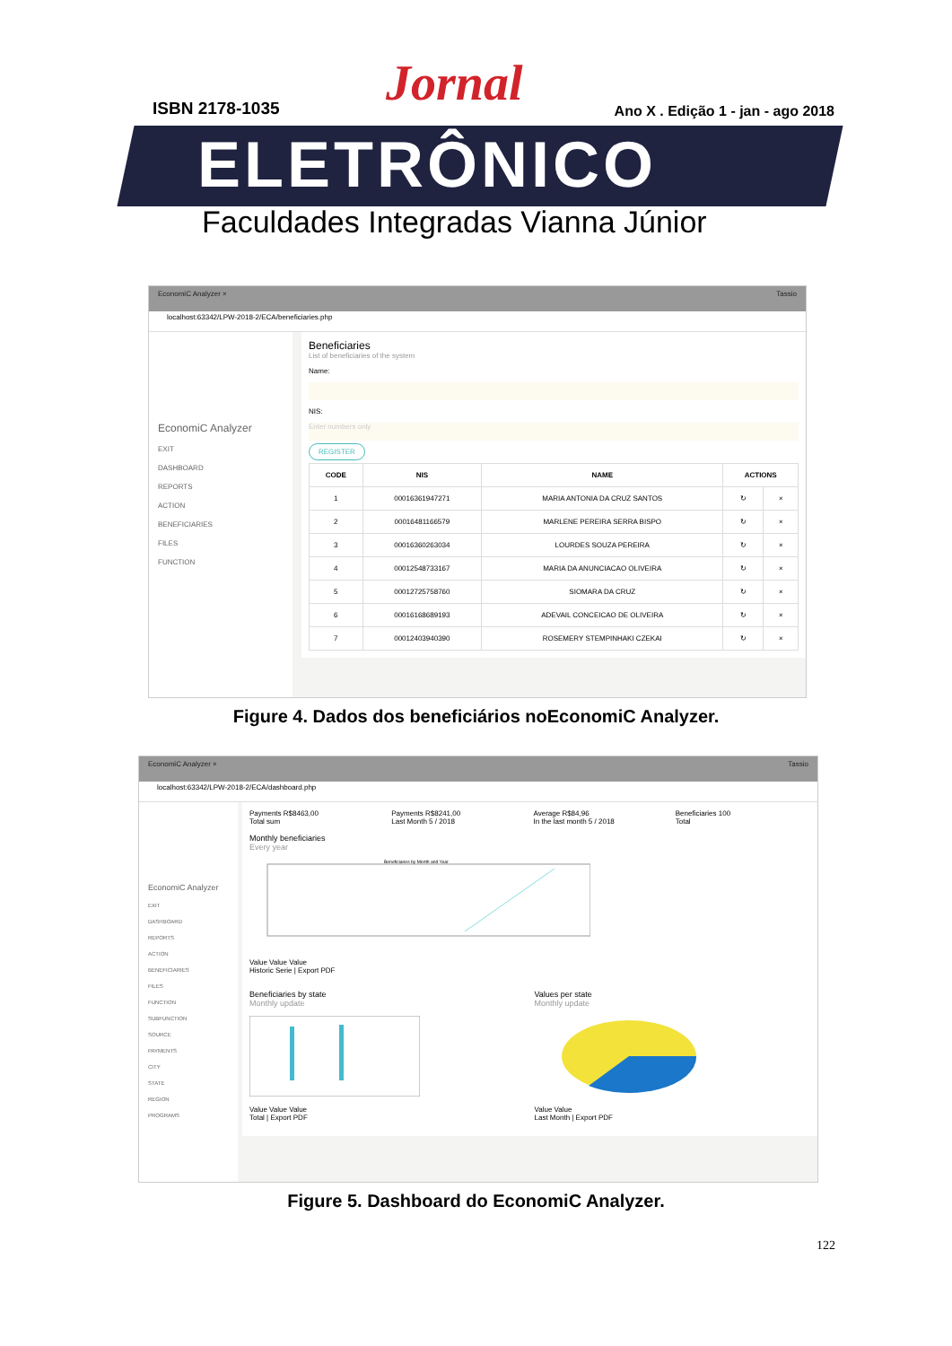ISBN 2178-1035 Jornal
Ano X . Edição 1 - jan - ago 2018
ELETRÔNICO
Faculdades Integradas Vianna Júnior
EconomiC Analyzer × Tassio
localhost:63342/LPW-2018-2/ECA/beneficiaries.php
EconomiC Analyzer
EXIT
DASHBOARD
REPORTS
ACTION
BENEFICIARIES
FILES
FUNCTION
Beneficiaries
List of beneficiaries of the system
Name:
NIS:
Enter numbers only
REGISTER
| CODE | NIS | NAME | ACTIONS | |
| --- | --- | --- | --- | --- |
| 1 | 00016361947271 | MARIA ANTONIA DA CRUZ SANTOS | ↻ | × |
| 2 | 00016481166579 | MARLENE PEREIRA SERRA BISPO | ↻ | × |
| 3 | 00016360263034 | LOURDES SOUZA PEREIRA | ↻ | × |
| 4 | 00012548733167 | MARIA DA ANUNCIACAO OLIVEIRA | ↻ | × |
| 5 | 00012725758760 | SIOMARA DA CRUZ | ↻ | × |
| 6 | 00016168689193 | ADEVAIL CONCEICAO DE OLIVEIRA | ↻ | × |
| 7 | 00012403940390 | ROSEMERY STEMPINHAKI CZEKAI | ↻ | × |
Figure 4. Dados dos beneficiários noEconomiC Analyzer.
EconomiC Analyzer × Tassio
localhost:63342/LPW-2018-2/ECA/dashboard.php
EconomiC Analyzer
EXIT
DASHBOARD
REPORTS
ACTION
BENEFICIARIES
FILES
FUNCTION
SUBFUNCTION
SOURCE
PAYMENTS
CITY
STATE
REGION
PROGRAMS
Payments R$8463,00
Total sum
Payments R$8241,00
Last Month 5 / 2018
Average R$84,96
In the last month 5 / 2018
Beneficiaries 100
Total
Monthly beneficiaries
Every year
Beneficiaries by Month and Year
Value Value Value
Historic Serie | Export PDF
Beneficiaries by state
Monthly update
Value Value Value
Total | Export PDF
Values per state
Monthly update
Value Value
Last Month | Export PDF
Figure 5. Dashboard do EconomiC Analyzer.
122